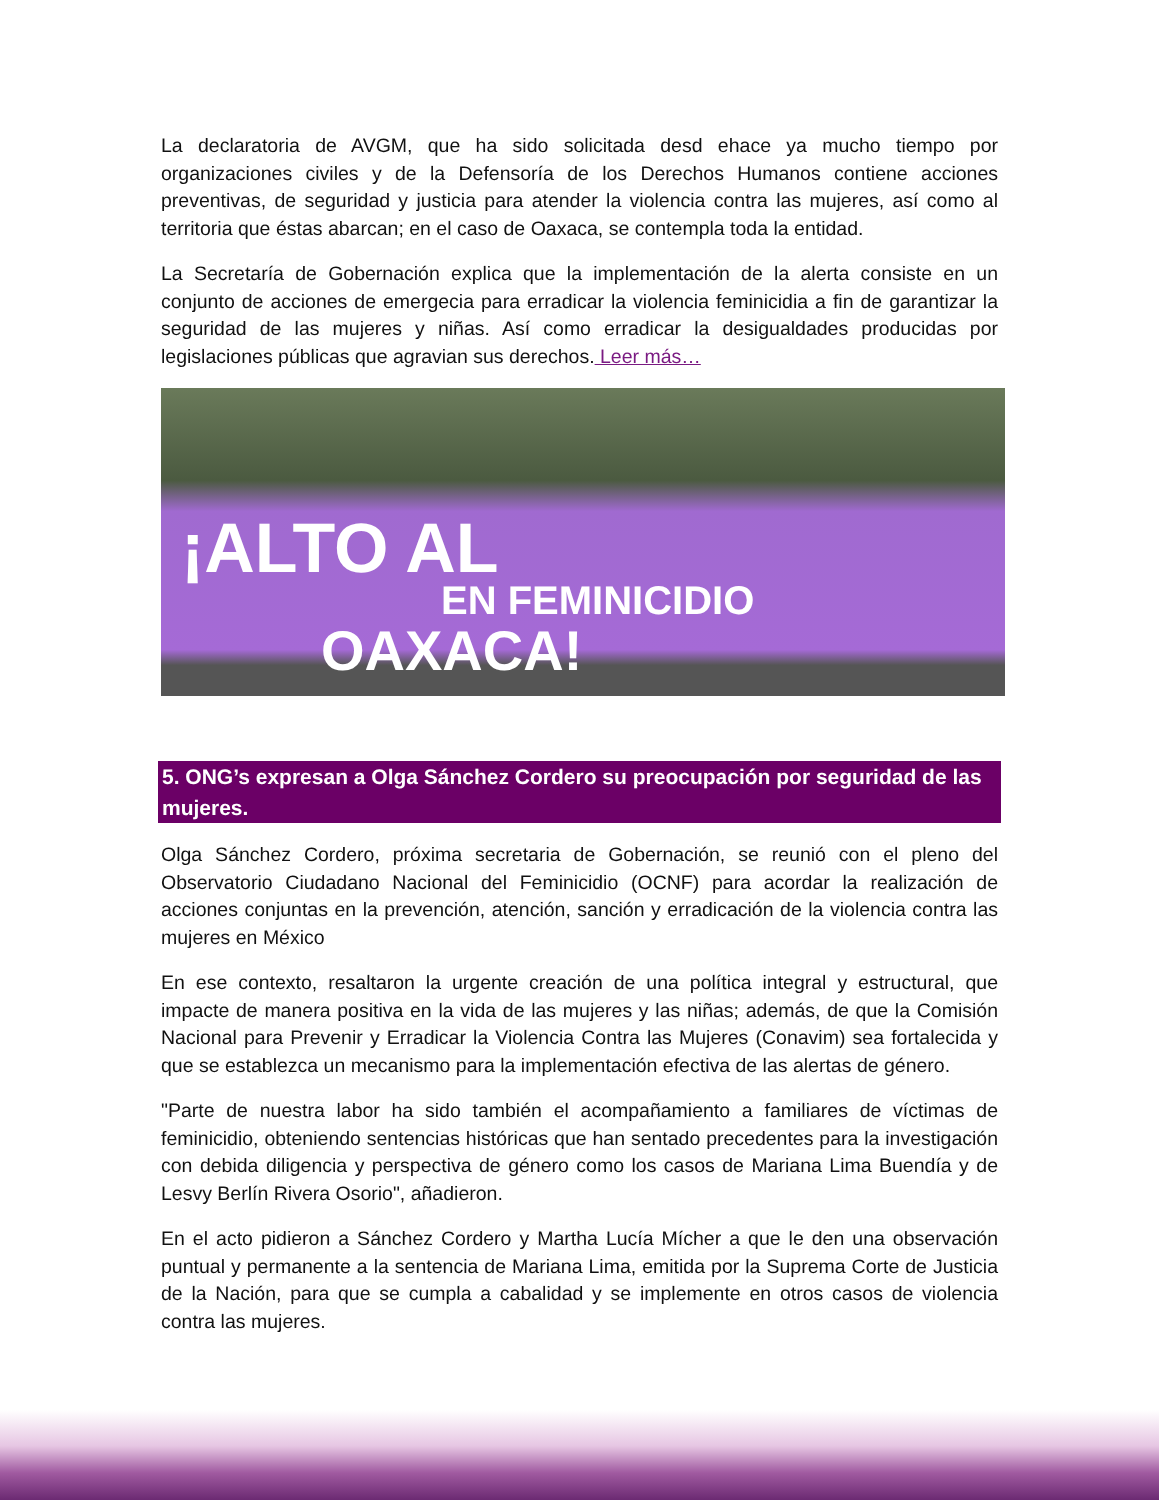La declaratoria de AVGM, que ha sido solicitada desd ehace ya mucho tiempo por organizaciones civiles y de la Defensoría de los Derechos Humanos contiene acciones preventivas, de seguridad y justicia para atender la violencia contra las mujeres, así como al territoria que éstas abarcan; en el caso de Oaxaca, se contempla toda la entidad.
La Secretaría de Gobernación explica que la implementación de la alerta consiste en un conjunto de acciones de emergecia para erradicar la violencia feminicidia a fin de garantizar la seguridad de las mujeres y niñas. Así como erradicar la desigualdades producidas por legislaciones públicas que agravian sus derechos. Leer más…
¡ALTO AL
EN FEMINICIDIO
OAXACA!
5. ONG’s expresan a Olga Sánchez Cordero su preocupación por seguridad de las mujeres.
Olga Sánchez Cordero, próxima secretaria de Gobernación, se reunió con el pleno del Observatorio Ciudadano Nacional del Feminicidio (OCNF) para acordar la realización de acciones conjuntas en la prevención, atención, sanción y erradicación de la violencia contra las mujeres en México
En ese contexto, resaltaron la urgente creación de una política integral y estructural, que impacte de manera positiva en la vida de las mujeres y las niñas; además, de que la Comisión Nacional para Prevenir y Erradicar la Violencia Contra las Mujeres (Conavim) sea fortalecida y que se establezca un mecanismo para la implementación efectiva de las alertas de género.
"Parte de nuestra labor ha sido también el acompañamiento a familiares de víctimas de feminicidio, obteniendo sentencias históricas que han sentado precedentes para la investigación con debida diligencia y perspectiva de género como los casos de Mariana Lima Buendía y de Lesvy Berlín Rivera Osorio", añadieron.
En el acto pidieron a Sánchez Cordero y Martha Lucía Mícher a que le den una observación puntual y permanente a la sentencia de Mariana Lima, emitida por la Suprema Corte de Justicia de la Nación, para que se cumpla a cabalidad y se implemente en otros casos de violencia contra las mujeres.